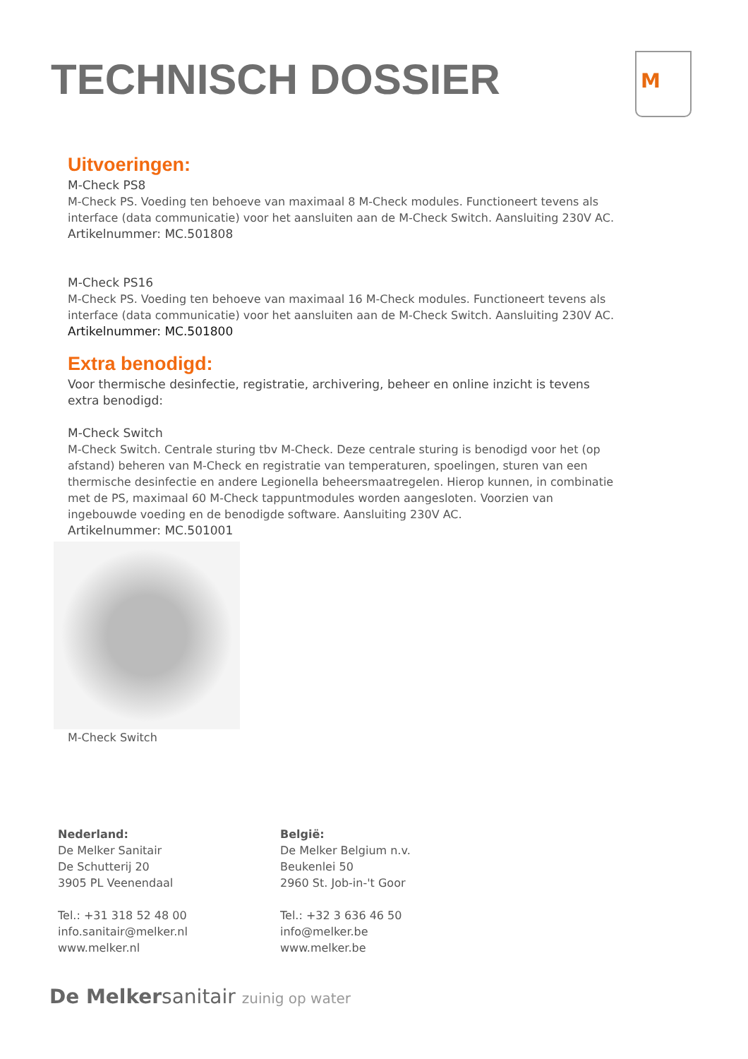TECHNISCH DOSSIER M
Uitvoeringen:
M-Check PS8
M-Check PS. Voeding ten behoeve van maximaal 8 M-Check modules. Functioneert tevens als interface (data communicatie) voor het aansluiten aan de M-Check Switch. Aansluiting 230V AC.
Artikelnummer: MC.501808
M-Check PS16
M-Check PS. Voeding ten behoeve van maximaal 16 M-Check modules. Functioneert tevens als interface (data communicatie) voor het aansluiten aan de M-Check Switch. Aansluiting 230V AC.
Artikelnummer: MC.501800
Extra benodigd:
Voor thermische desinfectie, registratie, archivering, beheer en online inzicht is tevens extra benodigd:
M-Check Switch
M-Check Switch. Centrale sturing tbv M-Check. Deze centrale sturing is benodigd voor het (op afstand) beheren van M-Check en registratie van temperaturen, spoelingen, sturen van een thermische desinfectie en andere Legionella beheersmaatregelen. Hierop kunnen, in combinatie met de PS, maximaal 60 M-Check tappuntmodules worden aangesloten. Voorzien van ingebouwde voeding en de benodigde software. Aansluiting 230V AC.
Artikelnummer: MC.501001
M-Check Switch
Nederland:
De Melker Sanitair
De Schutterij 20
3905 PL Veenendaal
Tel.: +31 318 52 48 00
info.sanitair@melker.nl
www.melker.nl
België:
De Melker Belgium n.v.
Beukenlei 50
2960 St. Job-in-'t Goor
Tel.: +32 3 636 46 50
info@melker.be
www.melker.be
De Melkersanitair zuinig op water